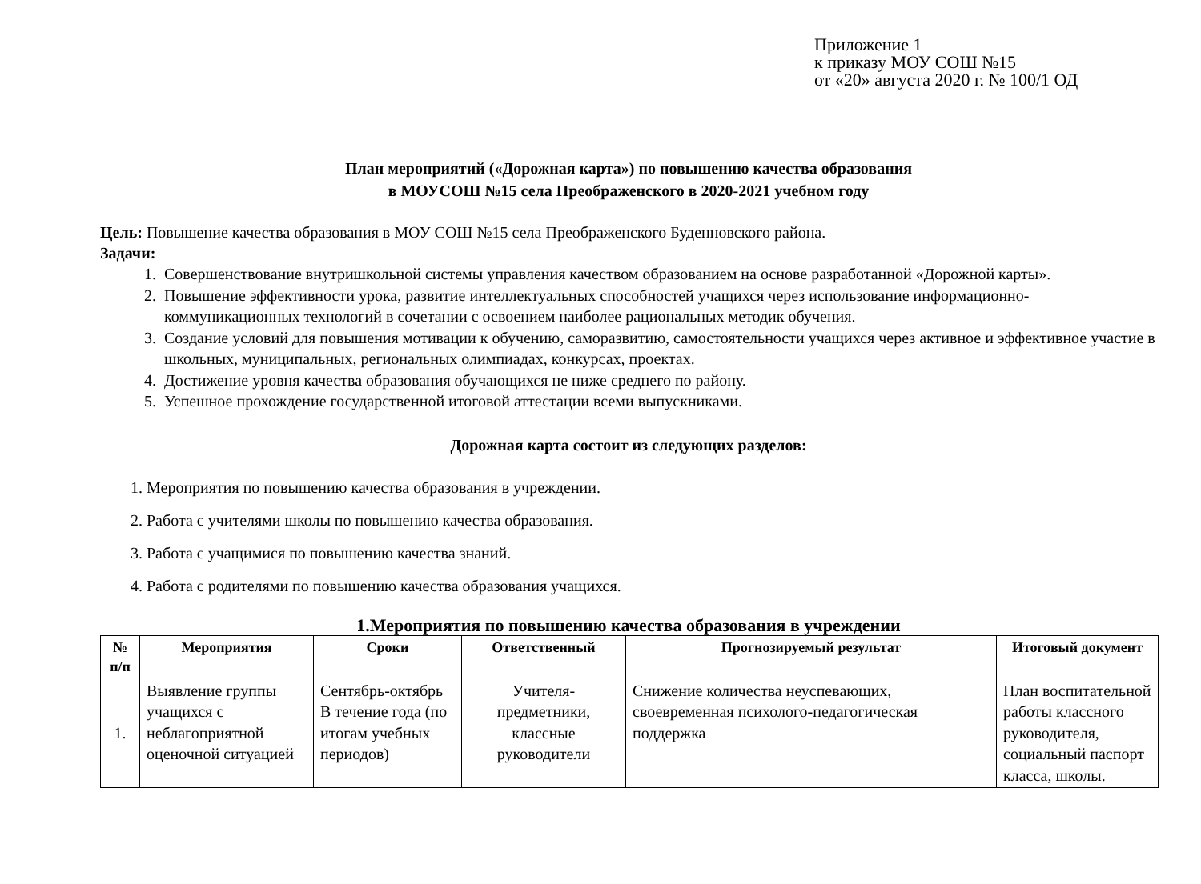Приложение 1
к приказу МОУ СОШ №15
от «20» августа 2020 г. № 100/1 ОД
План мероприятий («Дорожная карта») по повышению качества образования
в МОУСОШ №15 села Преображенского в 2020-2021 учебном году
Цель: Повышение качества образования в МОУ СОШ №15 села Преображенского Буденновского района.
Задачи:
1. Совершенствование внутришкольной системы управления качеством образованием на основе разработанной «Дорожной карты».
2. Повышение эффективности урока, развитие интеллектуальных способностей учащихся через использование информационно-коммуникационных технологий в сочетании с освоением наиболее рациональных методик обучения.
3. Создание условий для повышения мотивации к обучению, саморазвитию, самостоятельности учащихся через активное и эффективное участие в школьных, муниципальных, региональных олимпиадах, конкурсах, проектах.
4. Достижение уровня качества образования обучающихся не ниже среднего по району.
5. Успешное прохождение государственной итоговой аттестации всеми выпускниками.
Дорожная карта состоит из следующих разделов:
1. Мероприятия по повышению качества образования в учреждении.
2. Работа с учителями школы по повышению качества образования.
3. Работа с учащимися по повышению качества знаний.
4. Работа с родителями по повышению качества образования учащихся.
1.Мероприятия по повышению качества образования в учреждении
| № п/п | Мероприятия | Сроки | Ответственный | Прогнозируемый результат | Итоговый документ |
| --- | --- | --- | --- | --- | --- |
| 1. | Выявление группы учащихся с неблагоприятной оценочной ситуацией | Сентябрь-октябрь В течение года (по итогам учебных периодов) | Учителя-предметники, классные руководители | Снижение количества неуспевающих, своевременная психолого-педагогическая поддержка | План воспитательной работы классного руководителя, социальный паспорт класса, школы. |